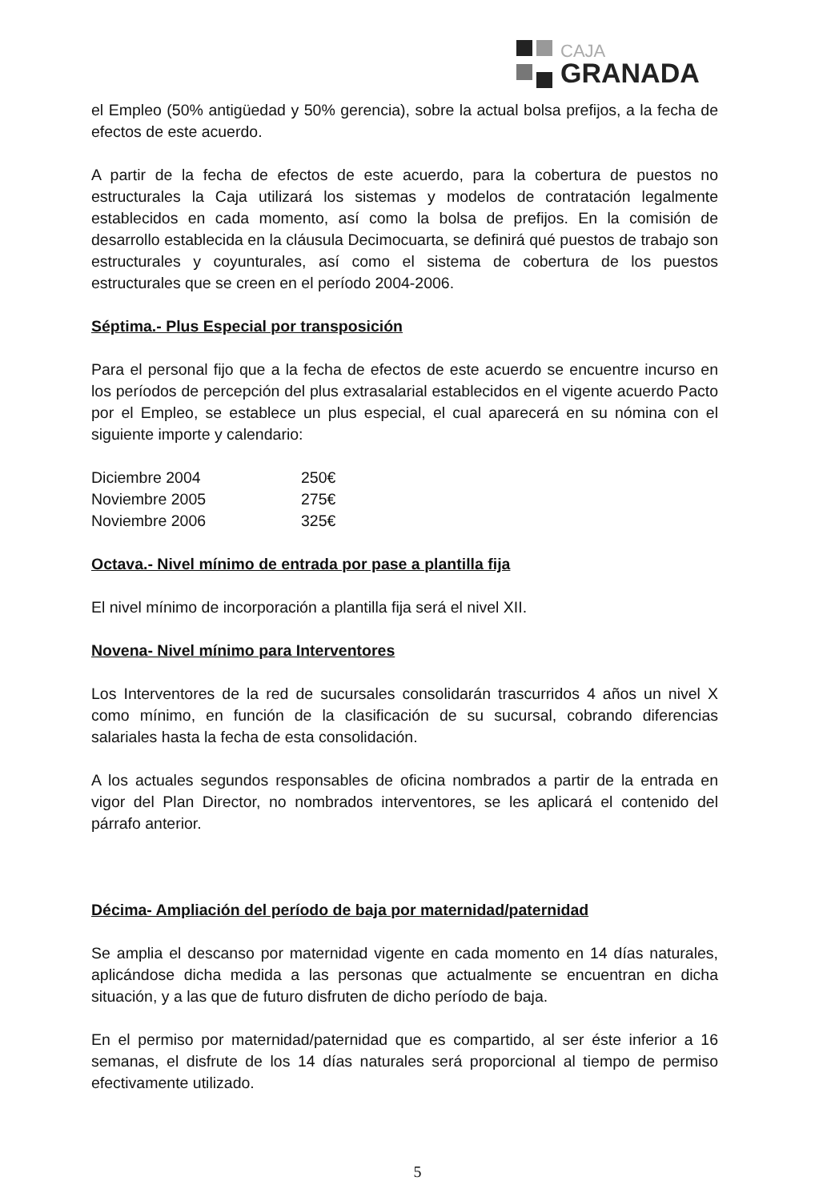CAJA
GRANADA
el Empleo (50% antigüedad y 50% gerencia), sobre la actual bolsa prefijos, a la fecha de efectos de este acuerdo.
A partir de la fecha de efectos de este acuerdo, para la cobertura de puestos no estructurales la Caja utilizará los sistemas y modelos de contratación legalmente establecidos en cada momento, así como la bolsa de prefijos. En la comisión de desarrollo establecida en la cláusula Decimocuarta, se definirá qué puestos de trabajo son estructurales y coyunturales, así como el sistema de cobertura de los puestos estructurales que se creen en el período 2004-2006.
Séptima.- Plus Especial por transposición
Para el personal fijo que a la fecha de efectos de este acuerdo se encuentre incurso en los períodos de percepción del plus extrasalarial establecidos en el vigente acuerdo Pacto por el Empleo, se establece un plus especial, el cual aparecerá en su nómina con el siguiente importe y calendario:
Diciembre 2004 250€
Noviembre 2005 275€
Noviembre 2006 325€
Octava.- Nivel mínimo de entrada por pase a plantilla fija
El nivel mínimo de incorporación a plantilla fija será el nivel XII.
Novena- Nivel mínimo para Interventores
Los Interventores de la red de sucursales consolidarán trascurridos 4 años un nivel X como mínimo, en función de la clasificación de su sucursal, cobrando diferencias salariales hasta la fecha de esta consolidación.
A los actuales segundos responsables de oficina nombrados a partir de la entrada en vigor del Plan Director, no nombrados interventores, se les aplicará el contenido del párrafo anterior.
Décima- Ampliación del período de baja por maternidad/paternidad
Se amplia el descanso por maternidad vigente en cada momento en 14 días naturales, aplicándose dicha medida a las personas que actualmente se encuentran en dicha situación, y a las que de futuro disfruten de dicho período de baja.
En el permiso por maternidad/paternidad que es compartido, al ser éste inferior a 16 semanas, el disfrute de los 14 días naturales será proporcional al tiempo de permiso efectivamente utilizado.
5